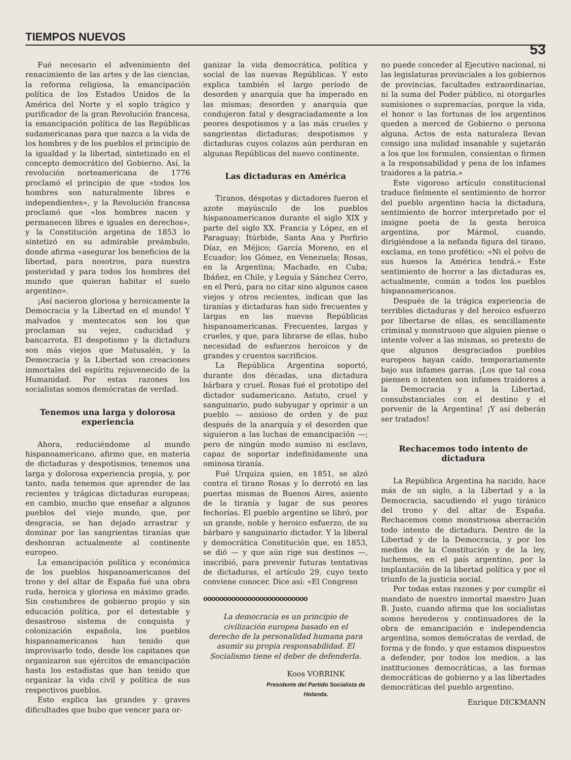TIEMPOS NUEVOS 53
Fué necesario el advenimiento del renacimiento de las artes y de las ciencias, la reforma religiosa, la emancipación política de los Estados Unidos de la América del Norte y el soplo trágico y purificador de la gran Revolución francesa, la emancipación política de las Repúblicas sudamericanas para que nazca a la vida de los hombres y de los pueblos el principio de la igualdad y la libertad, sintetizado en el concepto democrático del Gobierno. Así, la revolución norteamericana de 1776 proclamó el principio de que «todos los hombres son naturalmente libres e independientes», y la Revolución francesa proclamó que «los hombres nacen y permanecen libres e iguales en derechos», y la Constitución argetina de 1853 lo sintetizó en su admirable preámbulo, donde afirma «asegurar los beneficios de la libertad, para nosotros, para nuestra posteridad y para todos los hombres del mundo que quieran habitar el suelo argentino».
¡Así nacieron gloriosa y heroicamente la Democracia y la Libertad en el mundo! Y malvados y mentecatos son los que proclaman su vejez, caducidad y bancarrota. El despotismo y la dictadura son más viejos que Matusalén, y la Democracia y la Libertad son creaciones inmortales del espíritu rejuvenecido de la Humanidad. Por estas razones los socialistas somos demócratas de verdad.
Tenemos una larga y dolorosa experiencia
Ahora, reduciéndome al mundo hispanoamericano, afirmo que, en materia de dictaduras y despotismos, tenemos una larga y dolorosa experiencia propia, y, por tanto, nada tenemos que aprender de las recientes y trágicas dictaduras europeas; en cambio, mucho que enseñar a algunos pueblos del viejo mundo, que, por desgracia, se han dejado arrastrar y dominar por las sangrientas tiranías que deshonran actualmente al continente europeo.
La emancipación política y económica de los pueblos hispanoamericanos del trono y del altar de España fué una obra ruda, heroica y gloriosa en máximo grado. Sin costumbres de gobierno propio y sin educación política, por el detestable y desastroso sistema de conquista y colonización española, los pueblos hispanoamericanos han tenido que improvisarlo todo, desde los capitanes que organizaron sus ejércitos de emancipación hasta los estadistas que han tenido que organizar la vida civil y política de sus respectivos pueblos.
Esto explica las grandes y graves dificultades que hubo que vencer para or-
ganizar la vida democrática, política y social de las nuevas Repúblicas. Y esto explica también el largo período de desorden y anarquía que ha imperado en las mismas; desorden y anarquía que condujeron fatal y desgraciadamente a los peores despotismos y a las más crueles y sangrientas dictaduras; despotismos y dictaduras cuyos colazos aún perduran en algunas Repúblicas del nuevo continente.
Las dictaduras en América
Tiranos, déspotas y dictadores fueron el azote mayúsculo de los pueblos hispanoamericanos durante el siglo XIX y parte del siglo XX. Francia y López, en el Paraguay; Itúrbide, Santa Ana y Porfirio Díaz, en Méjico; García Moreno, en el Ecuador; los Gómez, en Venezuela; Rosas, en la Argentina; Machado, en Cuba; Ibáñez, en Chile, y Leguía y Sánchez Cerro, en el Perú, para no citar sino algunos casos viejos y otros recientes, indican que las tiranías y dictaduras han sido frecuentes y largas en las nuevas Repúblicas hispanoamericanas. Frecuentes, largas y crueles, y que, para librarse de ellas, hubo necesidad de esfuerzos heroicos y de grandes y cruentos sacrificios.
La República Argentina soportó, durante dos décadas, una dictadura bárbara y cruel. Rosas fué el prototipo del dictador sudamericano. Astuto, cruel y sanguinario, pudo subyugar y oprimir a un pueblo — ansioso de orden y de paz después de la anarquía y el desorden que siguieron a las luchas de emancipación —; pero de ningún modo sumiso ni esclavo, capaz de soportar indefinidamente una ominosa tiranía.
Fué Urquiza quien, en 1851, se alzó contra el tirano Rosas y lo derrotó en las puertas mismas de Buenos Aires, asiento de la tiranía y lugar de sus peores fechorías. El pueblo argentino se libró, por un grande, noble y heroico esfuerzo, de su bárbaro y sanguinario dictador. Y la liberal y democrática Constitución que, en 1853, se dió — y que aún rige sus destinos —, inscribió, para prevenir futuras tentativas de dictaduras, el artículo 29, cuyo texto conviene conocer. Dice así: «El Congreso
oooooooooooooooooooooooooo
La democracia es un principio de civilización europea basado en el derecho de la personalidad humana para asumir su propia responsabilidad. El Socialismo tiene el deber de defenderla.
Koos VORRINK
Presidente del Partido Socialista de Holanda.
no puede conceder al Ejecutivo nacional, ni las legislaturas provinciales a los gobiernos de provincias, facultades extraordinarias, ni la suma del Poder público, ni otorgarles sumisiones o supremacías, porque la vida, el honor o las fortunas de los argentinos queden a merced de Gobierno o persona alguna. Actos de esta naturaleza llevan consigo una nulidad insanable y sujetarán a los que los formulen, consientan o firmen a la responsabilidad y pena de los infames traidores a la patria.»
Este vigoroso artículo constitucional traduce fielmente el sentimiento de horror del pueblo argentino hacia la dictadura, sentimiento de horror interpretado por el insigne poeta de la gesta heroica argentina, por Mármol, cuando, dirigiéndose a la nefanda figura del tirano, exclama, en tono profético: «Ni el polvo de sus huesos la América tendrá.» Este sentimiento de horror a las dictaduras es, actualmente, común a todos los pueblos hispanoamericanos.
Después de la trágica experiencia de terribles dictaduras y del heroico esfuerzo por libertarse de ellas, es sencillamente criminal y monstruoso que alguien piense o intente volver a las mismas, so pretexto de que algunos desgraciados pueblos europeos hayan caído, temporariamente bajo sus infames garras. ¡Los que tal cosa piensen o intenten son infames traidores a la Democracia y a la Libertad, consubstanciales con el destino y el porvenir de la Argentina! ¡Y así deberán ser tratados!
Rechacemos todo intento de dictadura
La República Argentina ha nacido, hace más de un siglo, a la Libertad y a la Democracia, sacudiendo el yugo tiránico del trono y del altar de España. Rechacemos como monstruosa aberración todo intento de dictadura. Dentro de la Libertad y de la Democracia, y por los medios de la Constitución y de la ley, luchemos, en el país argentino, por la implantación de la libertad política y por el triunfo de la justicia social.
Por todas estas razones y por cumplir el mandato de nuestro inmortal maestro Juan B. Justo, cuando afirma que los socialistas somos herederos y continuadores de la obra de emancipación e independencia argentina, somos demócratas de verdad, de forma y de fondo, y que estamos dispuestos a defender, por todos los medios, a las instituciones democráticas, a las formas democráticas de gobierno y a las libertades democráticas del pueblo argentino.
Enrique DICKMANN